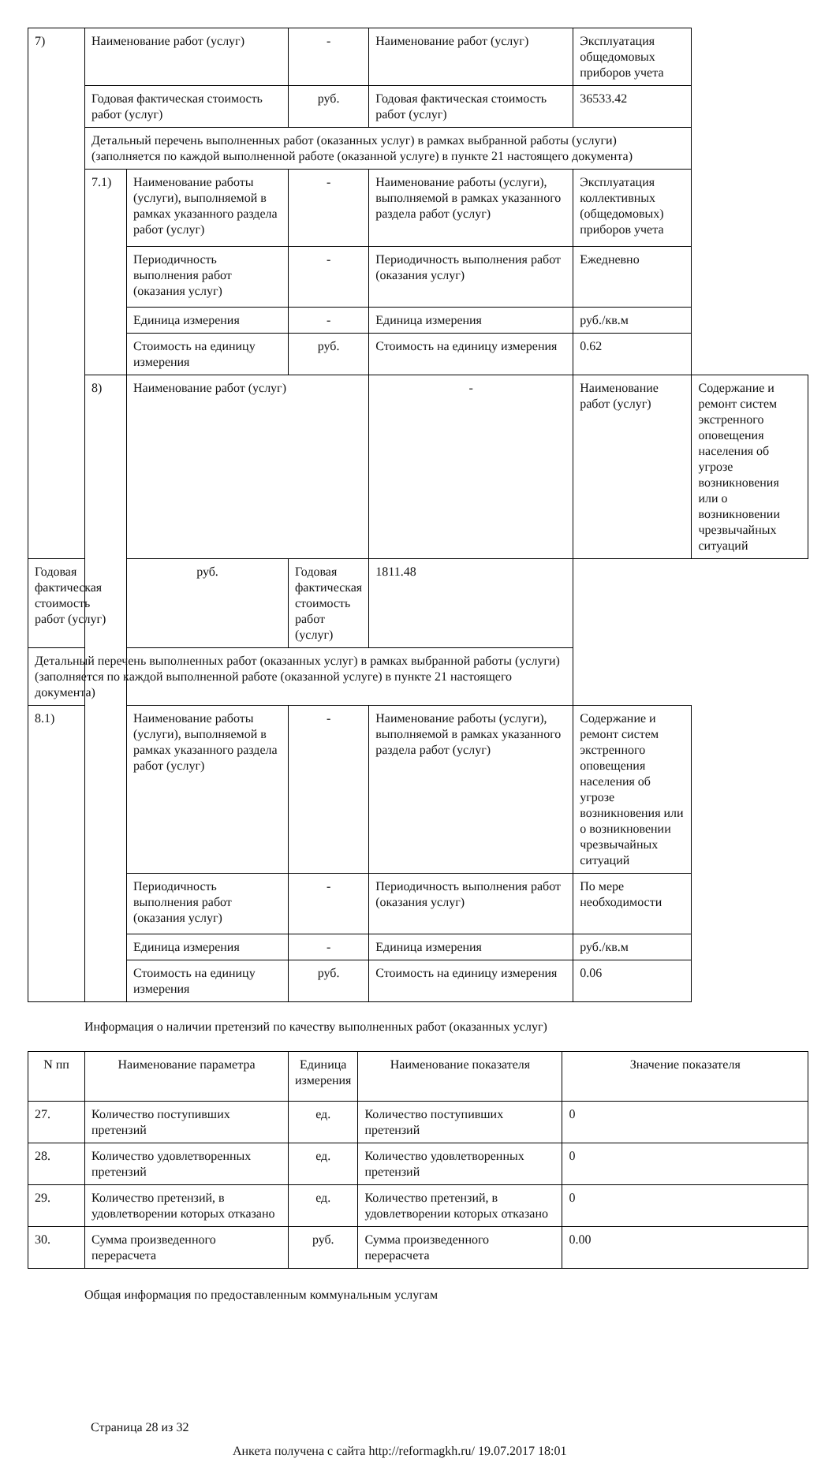| 7) | Наименование работ (услуг) | | - | Наименование работ (услуг) | Эксплуатация общедомовых приборов учета | |
| | Годовая фактическая стоимость работ (услуг) | | руб. | Годовая фактическая стоимость работ (услуг) | 36533.42 | |
| | Детальный перечень выполненных работ (оказанных услуг) в рамках выбранной работы (услуги) (заполняется по каждой выполненной работе (оказанной услуге) в пункте 21 настоящего документа) | | | | | |
| | 7.1) | Наименование работы (услуги), выполняемой в рамках указанного раздела работ (услуг) | - | Наименование работы (услуги), выполняемой в рамках указанного раздела работ (услуг) | Эксплуатация коллективных (общедомовых) приборов учета | |
| | | Периодичность выполнения работ (оказания услуг) | - | Периодичность выполнения работ (оказания услуг) | Ежедневно | |
| | | Единица измерения | - | Единица измерения | руб./кв.м | |
| | | Стоимость на единицу измерения | руб. | Стоимость на единицу измерения | 0.62 | |
| | 8) | Наименование работ (услуг) | | - | Наименование работ (услуг) | Содержание и ремонт систем экстренного оповещения населения об угрозе возникновения или о возникновении чрезвычайных ситуаций |
| Годовая фактическая стоимость работ (услуг) | | руб. | Годовая фактическая стоимость работ (услуг) | 1811.48 | | |
| Детальный перечень выполненных работ (оказанных услуг) в рамках выбранной работы (услуги) (заполняется по каждой выполненной работе (оказанной услуге) в пункте 21 настоящего документа) | | | | | | |
| 8.1) | | Наименование работы (услуги), выполняемой в рамках указанного раздела работ (услуг) | - | Наименование работы (услуги), выполняемой в рамках указанного раздела работ (услуг) | Содержание и ремонт систем экстренного оповещения населения об угрозе возникновения или о возникновении чрезвычайных ситуаций | |
| | | Периодичность выполнения работ (оказания услуг) | - | Периодичность выполнения работ (оказания услуг) | По мере необходимости | |
| | | Единица измерения | - | Единица измерения | руб./кв.м | |
| | | Стоимость на единицу измерения | руб. | Стоимость на единицу измерения | 0.06 | |
Информация о наличии претензий по качеству выполненных работ (оказанных услуг)
| N пп | Наименование параметра | Единица измерения | Наименование показателя | Значение показателя |
| --- | --- | --- | --- | --- |
| 27. | Количество поступивших претензий | ед. | Количество поступивших претензий | 0 |
| 28. | Количество удовлетворенных претензий | ед. | Количество удовлетворенных претензий | 0 |
| 29. | Количество претензий, в удовлетворении которых отказано | ед. | Количество претензий, в удовлетворении которых отказано | 0 |
| 30. | Сумма произведенного перерасчета | руб. | Сумма произведенного перерасчета | 0.00 |
Общая информация по предоставленным коммунальным услугам
Страница 28 из 32
Анкета получена с сайта http://reformagkh.ru/ 19.07.2017 18:01